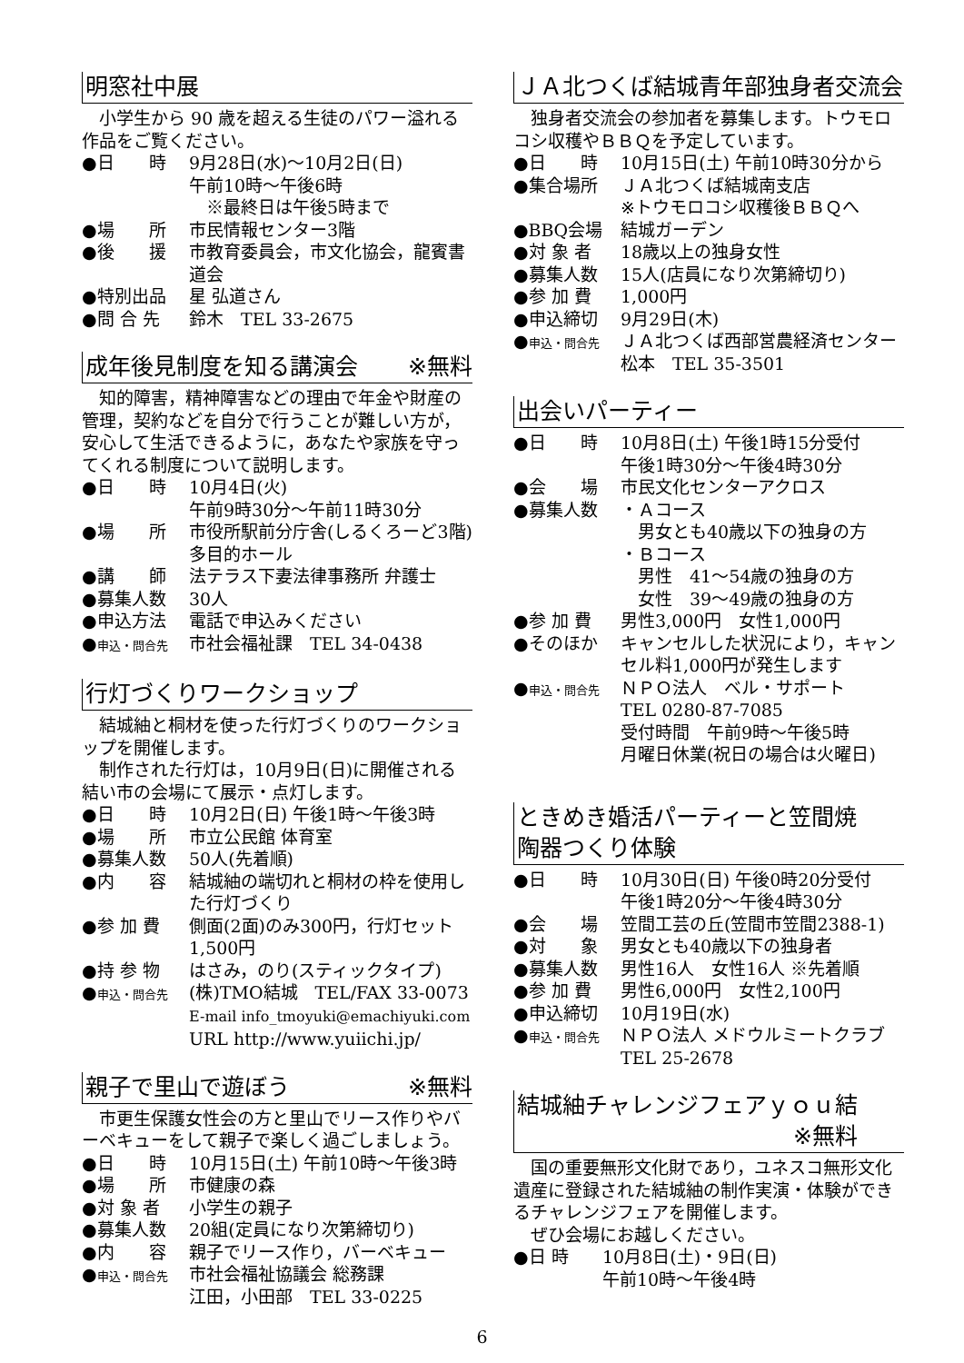明窓社中展
小学生から 90 歳を超える生徒のパワー溢れる作品をご覧ください。
●日　　時 9月28日(水)～10月2日(日)
午前10時～午後6時
　※最終日は午後5時まで
●場　　所 市民情報センター3階
●後　　援 市教育委員会，市文化協会，龍賓書道会
●特別出品 星 弘道さん
●問 合 先 鈴木　TEL 33-2675
成年後見制度を知る講演会 ※無料
知的障害，精神障害などの理由で年金や財産の管理，契約などを自分で行うことが難しい方が，安心して生活できるように，あなたや家族を守ってくれる制度について説明します。
●日　　時 10月4日(火)
午前9時30分～午前11時30分
●場　　所 市役所駅前分庁舎(しるくろーど3階)
多目的ホール
●講　　師 法テラス下妻法律事務所 弁護士
●募集人数 30人
●申込方法 電話で申込みください
●申込・問合先 市社会福祉課　TEL 34-0438
行灯づくりワークショップ
結城紬と桐材を使った行灯づくりのワークショップを開催します。
制作された行灯は，10月9日(日)に開催される結い市の会場にて展示・点灯します。
●日　　時 10月2日(日) 午後1時～午後3時
●場　　所 市立公民館 体育室
●募集人数 50人(先着順)
●内　　容 結城紬の端切れと桐材の枠を使用した行灯づくり
●参 加 費 側面(2面)のみ300円，行灯セット1,500円
●持 参 物 はさみ，のり(スティックタイプ)
●申込・問合先 (株)TMO結城　TEL/FAX 33-0073
E-mail info_tmoyuki@emachiyuki.com
URL http://www.yuiichi.jp/
親子で里山で遊ぼう ※無料
市更生保護女性会の方と里山でリース作りやバーベキューをして親子で楽しく過ごしましょう。
●日　　時 10月15日(土) 午前10時～午後3時
●場　　所 市健康の森
●対 象 者 小学生の親子
●募集人数 20組(定員になり次第締切り)
●内　　容 親子でリース作り，バーベキュー
●申込・問合先 市社会福祉協議会 総務課
江田，小田部　TEL 33-0225
ＪＡ北つくば結城青年部独身者交流会
独身者交流会の参加者を募集します。トウモロコシ収穫やＢＢＱを予定しています。
●日　　時 10月15日(土) 午前10時30分から
●集合場所 ＪＡ北つくば結城南支店
※トウモロコシ収穫後ＢＢＱへ
●BBQ会場 結城ガーデン
●対 象 者 18歳以上の独身女性
●募集人数 15人(店員になり次第締切り)
●参 加 費 1,000円
●申込締切 9月29日(木)
●申込・問合先 ＪＡ北つくば西部営農経済センター
松本　TEL 35-3501
出会いパーティー
●日　　時 10月8日(土) 午後1時15分受付
午後1時30分～午後4時30分
●会　　場 市民文化センターアクロス
●募集人数 ・Ａコース
　男女とも40歳以下の独身の方
・Ｂコース
　男性　41～54歳の独身の方
　女性　39～49歳の独身の方
●参 加 費 男性3,000円　女性1,000円
●そのほか キャンセルした状況により，キャンセル料1,000円が発生します
●申込・問合先 ＮＰＯ法人　ベル・サポート
TEL 0280-87-7085
受付時間　午前9時～午後5時
月曜日休業(祝日の場合は火曜日)
ときめき婚活パーティーと笠間焼
陶器つくり体験
●日　　時 10月30日(日) 午後0時20分受付
午後1時20分～午後4時30分
●会　　場 笠間工芸の丘(笠間市笠間2388-1)
●対　　象 男女とも40歳以下の独身者
●募集人数 男性16人　女性16人 ※先着順
●参 加 費 男性6,000円　女性2,100円
●申込締切 10月19日(水)
●申込・問合先 ＮＰＯ法人 メドウルミートクラブ
TEL 25-2678
結城紬チャレンジフェアｙｏｕ結
※無料
国の重要無形文化財であり，ユネスコ無形文化遺産に登録された結城紬の制作実演・体験ができるチャレンジフェアを開催します。
ぜひ会場にお越しください。
●日 時 10月8日(土)・9日(日)
午前10時～午後4時
6